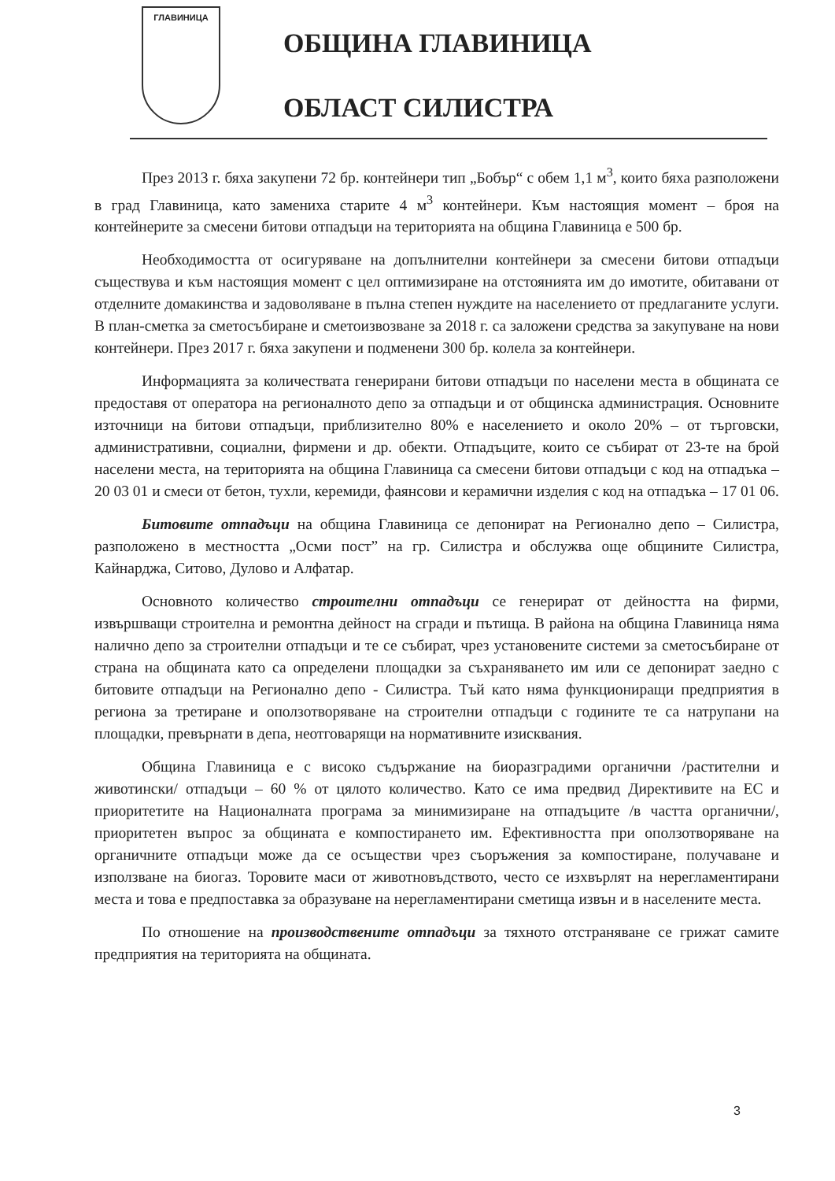ГЛАВИНИЦА
ОБЩИНА ГЛАВИНИЦА
ОБЛАСТ СИЛИСТРА
През 2013 г. бяха закупени 72 бр. контейнери тип „Бобър“ с обем 1,1 м<sup>3</sup>, които бяха разположени в град Главиница, като замениха старите 4 м<sup>3</sup> контейнери. Към настоящия момент – броя на контейнерите за смесени битови отпадъци на територията на община Главиница е 500 бр.
Необходимостта от осигуряване на допълнителни контейнери за смесени битови отпадъци съществува и към настоящия момент с цел оптимизиране на отстоянията им до имотите, обитавани от отделните домакинства и задоволяване в пълна степен нуждите на населението от предлаганите услуги. В план-сметка за сметосъбиране и сметоизвозване за 2018 г. са заложени средства за закупуване на нови контейнери. През 2017 г. бяха закупени и подменени 300 бр. колела за контейнери.
Информацията за количествата генерирани битови отпадъци по населени места в общината се предоставя от оператора на регионалното депо за отпадъци и от общинска администрация. Основните източници на битови отпадъци, приблизително 80% е населението и около 20% – от търговски, административни, социални, фирмени и др. обекти. Отпадъците, които се събират от 23-те на брой населени места, на територията на община Главиница са смесени битови отпадъци с код на отпадъка – 20 03 01 и смеси от бетон, тухли, керемиди, фаянсови и керамични изделия с код на отпадъка – 17 01 06.
Битовите отпадъци на община Главиница се депонират на Регионално депо – Силистра, разположено в местността „Осми пост” на гр. Силистра и обслужва още общините Силистра, Кайнарджа, Ситово, Дулово и Алфатар.
Основното количество строителни отпадъци се генерират от дейността на фирми, извършващи строителна и ремонтна дейност на сгради и пътища. В района на община Главиница няма налично депо за строителни отпадъци и те се събират, чрез установените системи за сметосъбиране от страна на общината като са определени площадки за съхраняването им или се депонират заедно с битовите отпадъци на Регионално депо - Силистра. Тъй като няма функциониращи предприятия в региона за третиране и оползотворяване на строителни отпадъци с годините те са натрупани на площадки, превърнати в депа, неотговарящи на нормативните изисквания.
Община Главиница е с високо съдържание на биоразградими органични /растителни и животински/ отпадъци – 60 % от цялото количество. Като се има предвид Директивите на ЕС и приоритетите на Националната програма за минимизиране на отпадъците /в частта органични/, приоритетен въпрос за общината е компостирането им. Ефективността при оползотворяване на органичните отпадъци може да се осъществи чрез съоръжения за компостиране, получаване и използване на биогаз. Торовите маси от животновъдството, често се изхвърлят на нерегламентирани места и това е предпоставка за образуване на нерегламентирани сметища извън и в населените места.
По отношение на производствените отпадъци за тяхното отстраняване се грижат самите предприятия на територията на общината.
3